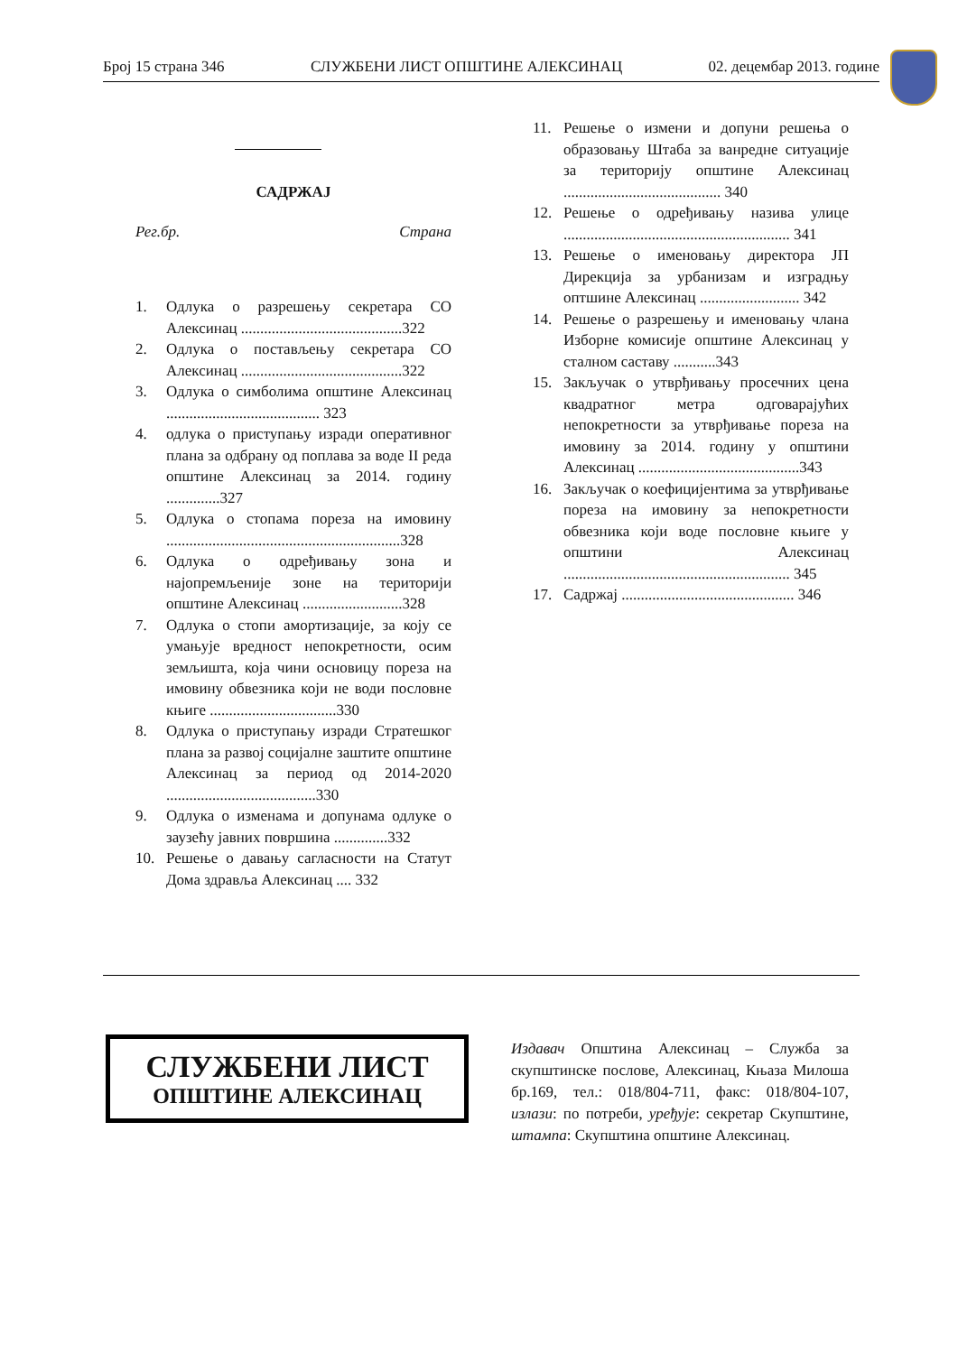Број 15 страна 346 СЛУЖБЕНИ ЛИСТ ОПШТИНЕ АЛЕКСИНАЦ 02. децембар 2013. године
САДРЖАЈ
Рег.бр. Страна
1. Одлука о разрешењу секретара СО Алексинац ..........................................322
2. Одлука о постављењу секретара СО Алексинац ..........................................322
3. Одлука о симболима општине Алексинац ........................................ 323
4. одлука о приступању изради оперативног плана за одбрану од поплава за воде II реда општине Алексинац за 2014. годину ..............327
5. Одлука о стопама пореза на имовину .............................................................328
6. Одлука о одређивању зона и најопремљеније зоне на територији општине Алексинац ..........................328
7. Одлука о стопи амортизације, за коју се умањује вредност непокретности, осим земљишта, која чини основицу пореза на имовину обвезника који не води пословне књиге .................................330
8. Одлука о приступању изради Стратешког плана за развој социјалне заштите општине Алексинац за период од 2014-2020 .......................................330
9. Одлука о изменама и допунама одлуке о заузећу јавних површина ..............332
10. Решење о давању сагласности на Статут Дома здравља Алексинац .... 332
11. Решење о измени и допуни решења о образовању Штаба за ванредне ситуације за територију општине Алексинац ......................................... 340
12. Решење о одређивању назива улице ........................................................... 341
13. Решење о именовању директора ЈП Дирекција за урбанизам и изградњу оптшине Алексинац .......................... 342
14. Решење о разрешењу и именовању члана Изборне комисије општине Алексинац у сталном саставу ...........343
15. Закључак о утврђивању просечних цена квадратног метра одговарајућих непокретности за утврђивање пореза на имовину за 2014. годину у општини Алексинац ..........................................343
16. Закључак о коефицијентима за утврђивање пореза на имовину за непокретности обвезника који воде пословне књиге у општини Алексинац ........................................................... 345
17. Садржај ............................................. 346
СЛУЖБЕНИ ЛИСТ
ОПШТИНЕ АЛЕКСИНАЦ
Издавач Општина Алексинац – Служба за скупштинске послове, Алексинац, Књаза Милоша бр.169, тел.: 018/804-711, факс: 018/804-107, излази: по потреби, уређује: секретар Скупштине, штампа: Скупштина општине Алексинац.